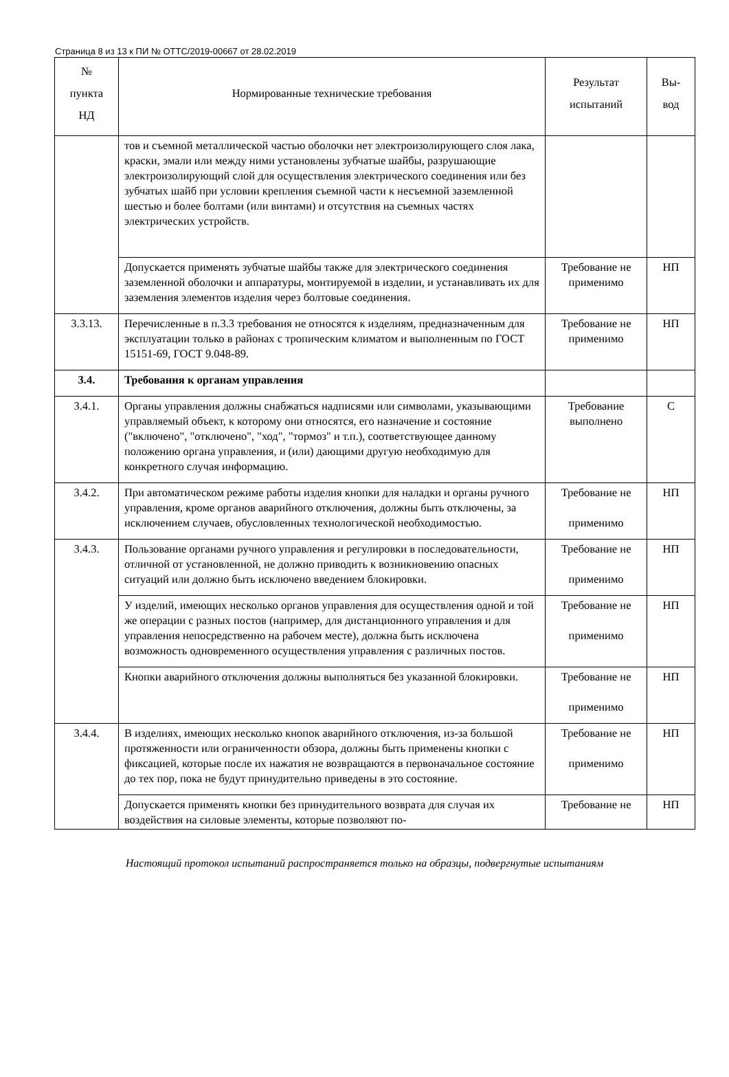Страница 8 из 13 к ПИ № ОТТС/2019-00667 от 28.02.2019
| № пункта НД | Нормированные технические требования | Результат испытаний | Вы- вод |
| --- | --- | --- | --- |
| | тов и съемной металлической частью оболочки нет электроизолирующего слоя лака, краски, эмали или между ними установлены зубчатые шайбы, разрушающие электроизолирующий слой для осуществления электрического соединения или без зубчатых шайб при условии крепления съемной части к несъемной заземленной шестью и более болтами (или винтами) и отсутствия на съемных частях электрических устройств. | | |
| | Допускается применять зубчатые шайбы также для электрического соединения заземленной оболочки и аппаратуры, монтируемой в изделии, и устанавливать их для заземления элементов изделия через болтовые соединения. | Требование не применимо | НП |
| 3.3.13. | Перечисленные в п.3.3 требования не относятся к изделиям, предназначенным для эксплуатации только в районах с тропическим климатом и выполненным по ГОСТ 15151-69, ГОСТ 9.048-89. | Требование не применимо | НП |
| 3.4. | Требования к органам управления | | |
| 3.4.1. | Органы управления должны снабжаться надписями или символами, указывающими управляемый объект, к которому они относятся, его назначение и состояние ("включено", "отключено", "ход", "тормоз" и т.п.), соответствующее данному положению органа управления, и (или) дающими другую необходимую для конкретного случая информацию. | Требование выполнено | С |
| 3.4.2. | При автоматическом режиме работы изделия кнопки для наладки и органы ручного управления, кроме органов аварийного отключения, должны быть отключены, за исключением случаев, обусловленных технологической необходимостью. | Требование не применимо | НП |
| 3.4.3. | Пользование органами ручного управления и регулировки в последовательности, отличной от установленной, не должно приводить к возникновению опасных ситуаций или должно быть исключено введением блокировки. | Требование не применимо | НП |
| | У изделий, имеющих несколько органов управления для осуществления одной и той же операции с разных постов (например, для дистанционного управления и для управления непосредственно на рабочем месте), должна быть исключена возможность одновременного осуществления управления с различных постов. | Требование не применимо | НП |
| | Кнопки аварийного отключения должны выполняться без указанной блокировки. | Требование не применимо | НП |
| 3.4.4. | В изделиях, имеющих несколько кнопок аварийного отключения, из-за большой протяженности или ограниченности обзора, должны быть применены кнопки с фиксацией, которые после их нажатия не возвращаются в первоначальное состояние до тех пор, пока не будут принудительно приведены в это состояние. | Требование не применимо | НП |
| | Допускается применять кнопки без принудительного возврата для случая их воздействия на силовые элементы, которые позволяют по- | Требование не | НП |
Настоящий протокол испытаний распространяется только на образцы, подвергнутые испытаниям